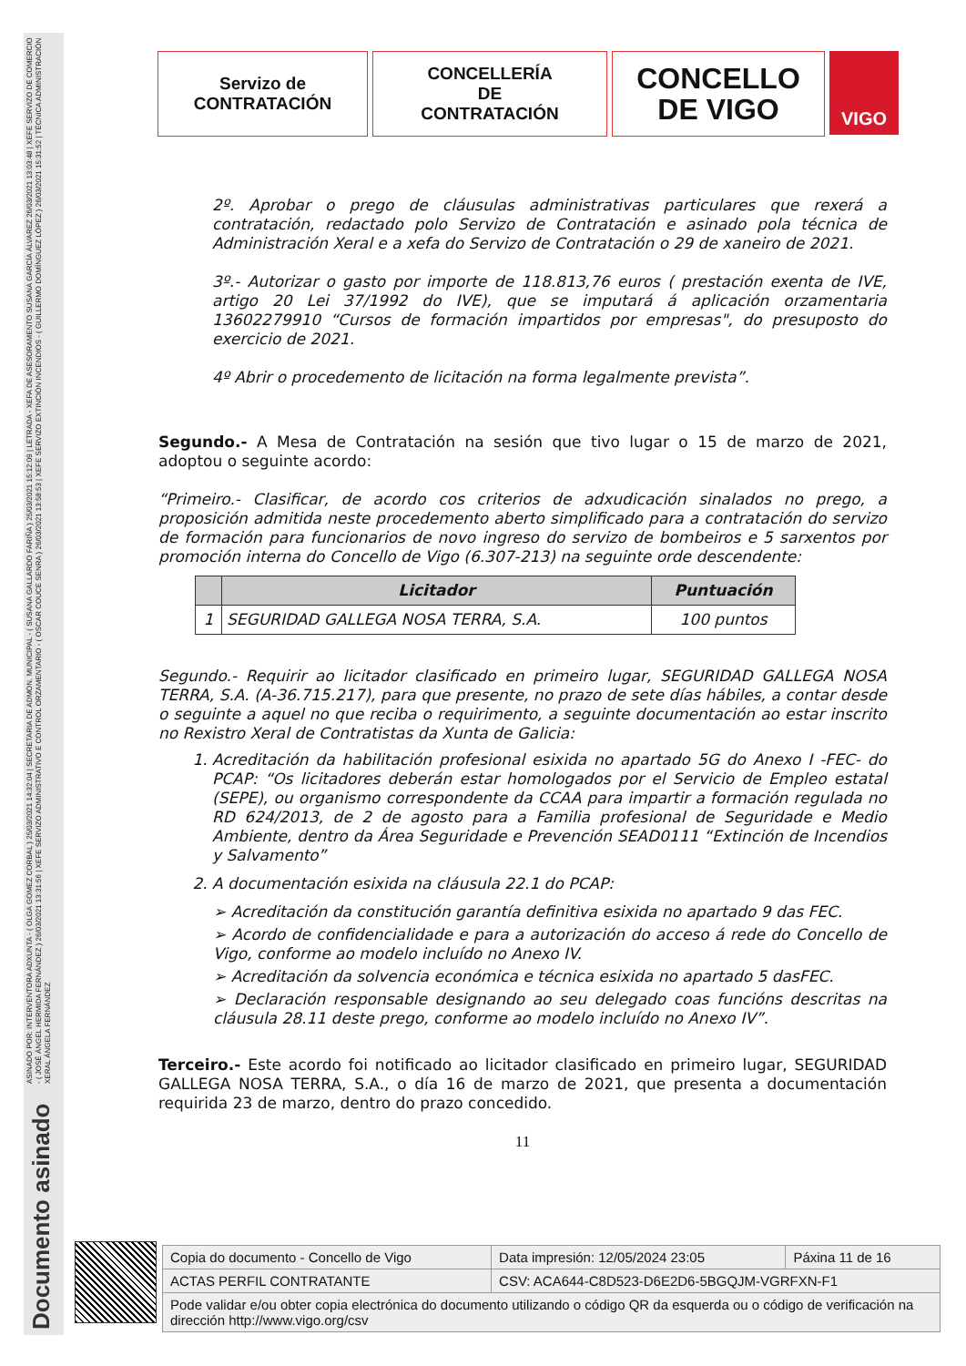ASINADO POR: INTERVENTORA ADXUNTA - ( OLGA GOMEZ CORBAL ) 25/03/2021 14:32:04 | SECRETARIA DE ADMON. MUNICIPAL - ( SUSANA GALLARDO FARIÑA ) 25/03/2021 15:12:09 | LETRADA - XEFA DE ASESORAMENTO SUSANA GARCÍA ÁLVAREZ 26/03/2021 13:03:48 | XEFE SERVIZO DE COMERCIO - ( JOSÉ ÁNGEL HERMIDA FERNÁNDEZ ) 26/03/2021 13:31:56 | XEFE SERVIZO ADMINISTRATIVO E CONTROL ORZAMENTARIO - ( OSCAR COUCE SENRA ) 26/03/2021 13:58:53 | XEFE SERVIZO EXTINCIÓN INCENDIOS - ( GUILLERMO DOMÍNGUEZ LÓPEZ ) 26/03/2021 15:31:52 | TÉCNICA ADMINISTRACIÓN XERAL ÁNGELA FERNÁNDEZ
Documento asinado
Servizo de
CONTRATACIÓN
CONCELLERÍA
DE
CONTRATACIÓN
CONCELLO
DE VIGO
VIGO
2º. Aprobar o prego de cláusulas administrativas particulares que rexerá a contratación, redactado polo Servizo de Contratación e asinado pola técnica de Administración Xeral e a xefa do Servizo de Contratación o 29 de xaneiro de 2021.
3º.- Autorizar o gasto por importe de 118.813,76 euros ( prestación exenta de IVE, artigo 20 Lei 37/1992 do IVE), que se imputará á aplicación orzamentaria 13602279910 “Cursos de formación impartidos por empresas", do presuposto do exercicio de 2021.
4º Abrir o procedemento de licitación na forma legalmente prevista”.
Segundo.- A Mesa de Contratación na sesión que tivo lugar o 15 de marzo de 2021, adoptou o seguinte acordo:
“Primeiro.- Clasificar, de acordo cos criterios de adxudicación sinalados no prego, a proposición admitida neste procedemento aberto simplificado para a contratación do servizo de formación para funcionarios de novo ingreso do servizo de bombeiros e 5 sarxentos por promoción interna do Concello de Vigo (6.307-213) na seguinte orde descendente:
| | Licitador | Puntuación |
| --- | --- | --- |
| 1 | SEGURIDAD GALLEGA NOSA TERRA, S.A. | 100 puntos |
Segundo.- Requirir ao licitador clasificado en primeiro lugar, SEGURIDAD GALLEGA NOSA TERRA, S.A. (A-36.715.217), para que presente, no prazo de sete días hábiles, a contar desde o seguinte a aquel no que reciba o requirimento, a seguinte documentación ao estar inscrito no Rexistro Xeral de Contratistas da Xunta de Galicia:
1. Acreditación da habilitación profesional esixida no apartado 5G do Anexo I -FEC- do PCAP: “Os licitadores deberán estar homologados por el Servicio de Empleo estatal (SEPE), ou organismo correspondente da CCAA para impartir a formación regulada no RD 624/2013, de 2 de agosto para a Familia profesional de Seguridade e Medio Ambiente, dentro da Área Seguridade e Prevención SEAD0111 “Extinción de Incendios y Salvamento”
2. A documentación esixida na cláusula 22.1 do PCAP:
➢ Acreditación da constitución garantía definitiva esixida no apartado 9 das FEC.
➢ Acordo de confidencialidade e para a autorización do acceso á rede do Concello de Vigo, conforme ao modelo incluído no Anexo IV.
➢ Acreditación da solvencia económica e técnica esixida no apartado 5 dasFEC.
➢ Declaración responsable designando ao seu delegado coas funcións descritas na cláusula 28.11 deste prego, conforme ao modelo incluído no Anexo IV”.
Terceiro.- Este acordo foi notificado ao licitador clasificado en primeiro lugar, SEGURIDAD GALLEGA NOSA TERRA, S.A., o día 16 de marzo de 2021, que presenta a documentación requirida 23 de marzo, dentro do prazo concedido.
11
| Copia do documento - Concello de Vigo | Data impresión: 12/05/2024 23:05 | Páxina 11 de 16 |
| ACTAS PERFIL CONTRATANTE | CSV: ACA644-C8D523-D6E2D6-5BGQJM-VGRFXN-F1 | |
| Pode validar e/ou obter copia electrónica do documento utilizando o código QR da esquerda ou o código de verificación na dirección http://www.vigo.org/csv | | |